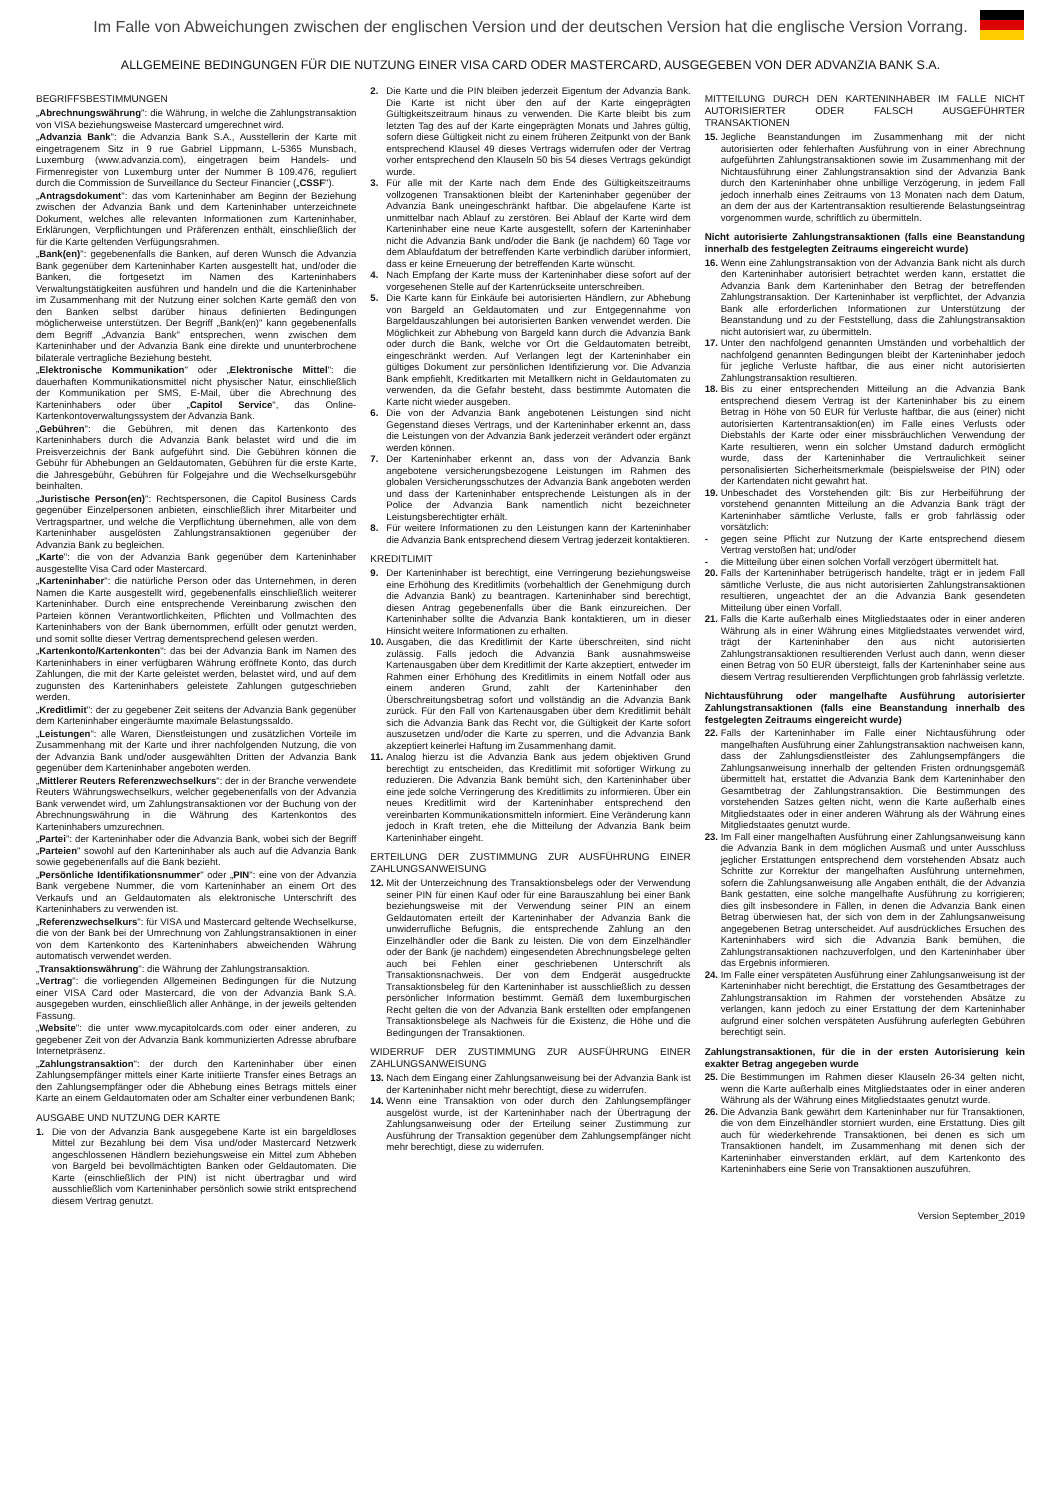Im Falle von Abweichungen zwischen der englischen Version und der deutschen Version hat die englische Version Vorrang.
ALLGEMEINE BEDINGUNGEN FÜR DIE NUTZUNG EINER VISA CARD ODER MASTERCARD, AUSGEGEBEN VON DER ADVANZIA BANK S.A.
BEGRIFFSBESTIMMUNGEN
„Abrechnungswährung": die Währung, in welche die Zahlungstransaktion von VISA beziehungsweise Mastercard umgerechnet wird.
„Advanzia Bank": die Advanzia Bank S.A., Ausstellerin der Karte mit eingetragenem Sitz in 9 rue Gabriel Lippmann, L-5365 Munsbach, Luxemburg (www.advanzia.com), eingetragen beim Handels- und Firmenregister von Luxemburg unter der Nummer B 109.476, reguliert durch die Commission de Surveillance du Secteur Financier („CSSF").
„Antragsdokument": das vom Karteninhaber am Beginn der Beziehung zwischen der Advanzia Bank und dem Karteninhaber unterzeichnete Dokument, welches alle relevanten Informationen zum Karteninhaber, Erklärungen, Verpflichtungen und Präferenzen enthält, einschließlich der für die Karte geltenden Verfügungsrahmen.
„Bank(en)": gegebenenfalls die Banken, auf deren Wunsch die Advanzia Bank gegenüber dem Karteninhaber Karten ausgestellt hat, und/oder die Banken, die fortgesetzt im Namen des Karteninhabers Verwaltungstätigkeiten ausführen und handeln und die die Karteninhaber im Zusammenhang mit der Nutzung einer solchen Karte gemäß den von den Banken selbst darüber hinaus definierten Bedingungen möglicherweise unterstützen. Der Begriff „Bank(en)" kann gegebenenfalls dem Begriff „Advanzia Bank" entsprechen, wenn zwischen dem Karteninhaber und der Advanzia Bank eine direkte und ununterbrochene bilaterale vertragliche Beziehung besteht.
„Elektronische Kommunikation" oder „Elektronische Mittel": die dauerhaften Kommunikationsmittel nicht physischer Natur, einschließlich der Kommunikation per SMS, E-Mail, über die Abrechnung des Karteninhabers oder über „Capitol Service", das Online-Kartenkontoverwaltungssystem der Advanzia Bank.
„Gebühren": die Gebühren, mit denen das Kartenkonto des Karteninhabers durch die Advanzia Bank belastet wird und die im Preisverzeichnis der Bank aufgeführt sind. Die Gebühren können die Gebühr für Abhebungen an Geldautomaten, Gebühren für die erste Karte, die Jahresgebühr, Gebühren für Folgejahre und die Wechselkursgebühr beinhalten.
„Juristische Person(en)": Rechtspersonen, die Capitol Business Cards gegenüber Einzelpersonen anbieten, einschließlich ihrer Mitarbeiter und Vertragspartner, und welche die Verpflichtung übernehmen, alle von dem Karteninhaber ausgelösten Zahlungstransaktionen gegenüber der Advanzia Bank zu begleichen.
„Karte": die von der Advanzia Bank gegenüber dem Karteninhaber ausgestellte Visa Card oder Mastercard.
„Karteninhaber": die natürliche Person oder das Unternehmen, in deren Namen die Karte ausgestellt wird, gegebenenfalls einschließlich weiterer Karteninhaber. Durch eine entsprechende Vereinbarung zwischen den Parteien können Verantwortlichkeiten, Pflichten und Vollmachten des Karteninhabers von der Bank übernommen, erfüllt oder genutzt werden, und somit sollte dieser Vertrag dementsprechend gelesen werden.
„Kartenkonto/Kartenkonten": das bei der Advanzia Bank im Namen des Karteninhabers in einer verfügbaren Währung eröffnete Konto, das durch Zahlungen, die mit der Karte geleistet werden, belastet wird, und auf dem zugunsten des Karteninhabers geleistete Zahlungen gutgeschrieben werden.
„Kreditlimit": der zu gegebener Zeit seitens der Advanzia Bank gegenüber dem Karteninhaber eingeräumte maximale Belastungssaldo.
„Leistungen": alle Waren, Dienstleistungen und zusätzlichen Vorteile im Zusammenhang mit der Karte und ihrer nachfolgenden Nutzung, die von der Advanzia Bank und/oder ausgewählten Dritten der Advanzia Bank gegenüber dem Karteninhaber angeboten werden.
„Mittlerer Reuters Referenzwechselkurs": der in der Branche verwendete Reuters Währungswechselkurs, welcher gegebenenfalls von der Advanzia Bank verwendet wird, um Zahlungstransaktionen vor der Buchung von der Abrechnungswährung in die Währung des Kartenkontos des Karteninhabers umzurechnen.
„Partei": der Karteninhaber oder die Advanzia Bank, wobei sich der Begriff „Parteien" sowohl auf den Karteninhaber als auch auf die Advanzia Bank sowie gegebenenfalls auf die Bank bezieht.
„Persönliche Identifikationsnummer" oder „PIN": eine von der Advanzia Bank vergebene Nummer, die vom Karteninhaber an einem Ort des Verkaufs und an Geldautomaten als elektronische Unterschrift des Karteninhabers zu verwenden ist.
„Referenzwechselkurs": für VISA und Mastercard geltende Wechselkurse, die von der Bank bei der Umrechnung von Zahlungstransaktionen in einer von dem Kartenkonto des Karteninhabers abweichenden Währung automatisch verwendet werden.
„Transaktionswährung": die Währung der Zahlungstransaktion.
„Vertrag": die vorliegenden Allgemeinen Bedingungen für die Nutzung einer VISA Card oder Mastercard, die von der Advanzia Bank S.A. ausgegeben wurden, einschließlich aller Anhänge, in der jeweils geltenden Fassung.
„Website": die unter www.mycapitolcards.com oder einer anderen, zu gegebener Zeit von der Advanzia Bank kommunizierten Adresse abrufbare Internetpräsenz.
„Zahlungstransaktion": der durch den Karteninhaber über einen Zahlungsempfänger mittels einer Karte initiierte Transfer eines Betrags an den Zahlungsempfänger oder die Abhebung eines Betrags mittels einer Karte an einem Geldautomaten oder am Schalter einer verbundenen Bank;
AUSGABE UND NUTZUNG DER KARTE
1. Die von der Advanzia Bank ausgegebene Karte ist ein bargeldloses Mittel zur Bezahlung bei dem Visa und/oder Mastercard Netzwerk angeschlossenen Händlern beziehungsweise ein Mittel zum Abheben von Bargeld bei bevollmächtigten Banken oder Geldautomaten. Die Karte (einschließlich der PIN) ist nicht übertragbar und wird ausschließlich vom Karteninhaber persönlich sowie strikt entsprechend diesem Vertrag genutzt.
2. Die Karte und die PIN bleiben jederzeit Eigentum der Advanzia Bank. Die Karte ist nicht über den auf der Karte eingeprägten Gültigkeitszeitraum hinaus zu verwenden. Die Karte bleibt bis zum letzten Tag des auf der Karte eingeprägten Monats und Jahres gültig, sofern diese Gültigkeit nicht zu einem früheren Zeitpunkt von der Bank entsprechend Klausel 49 dieses Vertrags widerrufen oder der Vertrag vorher entsprechend den Klauseln 50 bis 54 dieses Vertrags gekündigt wurde.
3. Für alle mit der Karte nach dem Ende des Gültigkeitszeitraums vollzogenen Transaktionen bleibt der Karteninhaber gegenüber der Advanzia Bank uneingeschränkt haftbar. Die abgelaufene Karte ist unmittelbar nach Ablauf zu zerstören. Bei Ablauf der Karte wird dem Karteninhaber eine neue Karte ausgestellt, sofern der Karteninhaber nicht die Advanzia Bank und/oder die Bank (je nachdem) 60 Tage vor dem Ablaufdatum der betreffenden Karte verbindlich darüber informiert, dass er keine Erneuerung der betreffenden Karte wünscht.
4. Nach Empfang der Karte muss der Karteninhaber diese sofort auf der vorgesehenen Stelle auf der Kartenrückseite unterschreiben.
5. Die Karte kann für Einkäufe bei autorisierten Händlern, zur Abhebung von Bargeld an Geldautomaten und zur Entgegennahme von Bargeldauszahlungen bei autorisierten Banken verwendet werden. Die Möglichkeit zur Abhebung von Bargeld kann durch die Advanzia Bank oder durch die Bank, welche vor Ort die Geldautomaten betreibt, eingeschränkt werden. Auf Verlangen legt der Karteninhaber ein gültiges Dokument zur persönlichen Identifizierung vor. Die Advanzia Bank empfiehlt, Kreditkarten mit Metallkern nicht in Geldautomaten zu verwenden, da die Gefahr besteht, dass bestimmte Automaten die Karte nicht wieder ausgeben.
6. Die von der Advanzia Bank angebotenen Leistungen sind nicht Gegenstand dieses Vertrags, und der Karteninhaber erkennt an, dass die Leistungen von der Advanzia Bank jederzeit verändert oder ergänzt werden können.
7. Der Karteninhaber erkennt an, dass von der Advanzia Bank angebotene versicherungsbezogene Leistungen im Rahmen des globalen Versicherungsschutzes der Advanzia Bank angeboten werden und dass der Karteninhaber entsprechende Leistungen als in der Police der Advanzia Bank namentlich nicht bezeichneter Leistungsberechtigter erhält.
8. Für weitere Informationen zu den Leistungen kann der Karteninhaber die Advanzia Bank entsprechend diesem Vertrag jederzeit kontaktieren.
KREDITLIMIT
9. Der Karteninhaber ist berechtigt, eine Verringerung beziehungsweise eine Erhöhung des Kreditlimits (vorbehaltlich der Genehmigung durch die Advanzia Bank) zu beantragen. Karteninhaber sind berechtigt, diesen Antrag gegebenenfalls über die Bank einzureichen. Der Karteninhaber sollte die Advanzia Bank kontaktieren, um in dieser Hinsicht weitere Informationen zu erhalten.
10. Ausgaben, die das Kreditlimit der Karte überschreiten, sind nicht zulässig. Falls jedoch die Advanzia Bank ausnahmsweise Kartenausgaben über dem Kreditlimit der Karte akzeptiert, entweder im Rahmen einer Erhöhung des Kreditlimits in einem Notfall oder aus einem anderen Grund, zahlt der Karteninhaber den Überschreitungsbetrag sofort und vollständig an die Advanzia Bank zurück. Für den Fall von Kartenausgaben über dem Kreditlimit behält sich die Advanzia Bank das Recht vor, die Gültigkeit der Karte sofort auszusetzen und/oder die Karte zu sperren, und die Advanzia Bank akzeptiert keinerlei Haftung im Zusammenhang damit.
11. Analog hierzu ist die Advanzia Bank aus jedem objektiven Grund berechtigt zu entscheiden, das Kreditlimit mit sofortiger Wirkung zu reduzieren. Die Advanzia Bank bemüht sich, den Karteninhaber über eine jede solche Verringerung des Kreditlimits zu informieren. Über ein neues Kreditlimit wird der Karteninhaber entsprechend den vereinbarten Kommunikationsmitteln informiert. Eine Veränderung kann jedoch in Kraft treten, ehe die Mitteilung der Advanzia Bank beim Karteninhaber eingeht.
ERTEILUNG DER ZUSTIMMUNG ZUR AUSFÜHRUNG EINER ZAHLUNGSANWEISUNG
12. Mit der Unterzeichnung des Transaktionsbelegs oder der Verwendung seiner PIN für einen Kauf oder für eine Barauszahlung bei einer Bank beziehungsweise mit der Verwendung seiner PIN an einem Geldautomaten erteilt der Karteninhaber der Advanzia Bank die unwiderrufliche Befugnis, die entsprechende Zahlung an den Einzelhändler oder die Bank zu leisten. Die von dem Einzelhändler oder der Bank (je nachdem) eingesendeten Abrechnungsbelege gelten auch bei Fehlen einer geschriebenen Unterschrift als Transaktionsnachweis. Der von dem Endgerät ausgedruckte Transaktionsbeleg für den Karteninhaber ist ausschließlich zu dessen persönlicher Information bestimmt. Gemäß dem luxemburgischen Recht gelten die von der Advanzia Bank erstellten oder empfangenen Transaktionsbelege als Nachweis für die Existenz, die Höhe und die Bedingungen der Transaktionen.
WIDERRUF DER ZUSTIMMUNG ZUR AUSFÜHRUNG EINER ZAHLUNGSANWEISUNG
13. Nach dem Eingang einer Zahlungsanweisung bei der Advanzia Bank ist der Karteninhaber nicht mehr berechtigt, diese zu widerrufen.
14. Wenn eine Transaktion von oder durch den Zahlungsempfänger ausgelöst wurde, ist der Karteninhaber nach der Übertragung der Zahlungsanweisung oder der Erteilung seiner Zustimmung zur Ausführung der Transaktion gegenüber dem Zahlungsempfänger nicht mehr berechtigt, diese zu widerrufen.
MITTEILUNG DURCH DEN KARTENINHABER IM FALLE NICHT AUTORISIERTER ODER FALSCH AUSGEFÜHRTER TRANSAKTIONEN
15. Jegliche Beanstandungen im Zusammenhang mit der nicht autorisierten oder fehlerhaften Ausführung von in einer Abrechnung aufgeführten Zahlungstransaktionen sowie im Zusammenhang mit der Nichtausführung einer Zahlungstransaktion sind der Advanzia Bank durch den Karteninhaber ohne unbillige Verzögerung, in jedem Fall jedoch innerhalb eines Zeitraums von 13 Monaten nach dem Datum, an dem der aus der Kartentransaktion resultierende Belastungseintrag vorgenommen wurde, schriftlich zu übermitteln.
Nicht autorisierte Zahlungstransaktionen (falls eine Beanstandung innerhalb des festgelegten Zeitraums eingereicht wurde)
16. Wenn eine Zahlungstransaktion von der Advanzia Bank nicht als durch den Karteninhaber autorisiert betrachtet werden kann, erstattet die Advanzia Bank dem Karteninhaber den Betrag der betreffenden Zahlungstransaktion. Der Karteninhaber ist verpflichtet, der Advanzia Bank alle erforderlichen Informationen zur Unterstützung der Beanstandung und zu der Feststellung, dass die Zahlungstransaktion nicht autorisiert war, zu übermitteln.
17. Unter den nachfolgend genannten Umständen und vorbehaltlich der nachfolgend genannten Bedingungen bleibt der Karteninhaber jedoch für jegliche Verluste haftbar, die aus einer nicht autorisierten Zahlungstransaktion resultieren.
18. Bis zu einer entsprechenden Mitteilung an die Advanzia Bank entsprechend diesem Vertrag ist der Karteninhaber bis zu einem Betrag in Höhe von 50 EUR für Verluste haftbar, die aus (einer) nicht autorisierten Kartentransaktion(en) im Falle eines Verlusts oder Diebstahls der Karte oder einer missbräuchlichen Verwendung der Karte resultieren, wenn ein solcher Umstand dadurch ermöglicht wurde, dass der Karteninhaber die Vertraulichkeit seiner personalisierten Sicherheitsmerkmale (beispielsweise der PIN) oder der Kartendaten nicht gewahrt hat.
19. Unbeschadet des Vorstehenden gilt: Bis zur Herbeiführung der vorstehend genannten Mitteilung an die Advanzia Bank trägt der Karteninhaber sämtliche Verluste, falls er grob fahrlässig oder vorsätzlich:
- gegen seine Pflicht zur Nutzung der Karte entsprechend diesem Vertrag verstoßen hat; und/oder
- die Mitteilung über einen solchen Vorfall verzögert übermittelt hat.
20. Falls der Karteninhaber betrügerisch handelte, trägt er in jedem Fall sämtliche Verluste, die aus nicht autorisierten Zahlungstransaktionen resultieren, ungeachtet der an die Advanzia Bank gesendeten Mitteilung über einen Vorfall.
21. Falls die Karte außerhalb eines Mitgliedstaates oder in einer anderen Währung als in einer Währung eines Mitgliedstaates verwendet wird, trägt der Karteninhaber den aus nicht autorisierten Zahlungstransaktionen resultierenden Verlust auch dann, wenn dieser einen Betrag von 50 EUR übersteigt, falls der Karteninhaber seine aus diesem Vertrag resultierenden Verpflichtungen grob fahrlässig verletzte.
Nichtausführung oder mangelhafte Ausführung autorisierter Zahlungstransaktionen (falls eine Beanstandung innerhalb des festgelegten Zeitraums eingereicht wurde)
22. Falls der Karteninhaber im Falle einer Nichtausführung oder mangelhaften Ausführung einer Zahlungstransaktion nachweisen kann, dass der Zahlungsdienstleister des Zahlungsempfängers die Zahlungsanweisung innerhalb der geltenden Fristen ordnungsgemäß übermittelt hat, erstattet die Advanzia Bank dem Karteninhaber den Gesamtbetrag der Zahlungstransaktion. Die Bestimmungen des vorstehenden Satzes gelten nicht, wenn die Karte außerhalb eines Mitgliedstaates oder in einer anderen Währung als der Währung eines Mitgliedstaates genutzt wurde.
23. Im Fall einer mangelhaften Ausführung einer Zahlungsanweisung kann die Advanzia Bank in dem möglichen Ausmaß und unter Ausschluss jeglicher Erstattungen entsprechend dem vorstehenden Absatz auch Schritte zur Korrektur der mangelhaften Ausführung unternehmen, sofern die Zahlungsanweisung alle Angaben enthält, die der Advanzia Bank gestatten, eine solche mangelhafte Ausführung zu korrigieren; dies gilt insbesondere in Fällen, in denen die Advanzia Bank einen Betrag überwiesen hat, der sich von dem in der Zahlungsanweisung angegebenen Betrag unterscheidet. Auf ausdrückliches Ersuchen des Karteninhabers wird sich die Advanzia Bank bemühen, die Zahlungstransaktionen nachzuverfolgen, und den Karteninhaber über das Ergebnis informieren.
24. Im Falle einer verspäteten Ausführung einer Zahlungsanweisung ist der Karteninhaber nicht berechtigt, die Erstattung des Gesamtbetrages der Zahlungstransaktion im Rahmen der vorstehenden Absätze zu verlangen, kann jedoch zu einer Erstattung der dem Karteninhaber aufgrund einer solchen verspäteten Ausführung auferlegten Gebühren berechtigt sein.
Zahlungstransaktionen, für die in der ersten Autorisierung kein exakter Betrag angegeben wurde
25. Die Bestimmungen im Rahmen dieser Klauseln 26-34 gelten nicht, wenn die Karte außerhalb eines Mitgliedstaates oder in einer anderen Währung als der Währung eines Mitgliedstaates genutzt wurde.
26. Die Advanzia Bank gewährt dem Karteninhaber nur für Transaktionen, die von dem Einzelhändler storniert wurden, eine Erstattung. Dies gilt auch für wiederkehrende Transaktionen, bei denen es sich um Transaktionen handelt, im Zusammenhang mit denen sich der Karteninhaber einverstanden erklärt, auf dem Kartenkonto des Karteninhabers eine Serie von Transaktionen auszuführen.
Version September_2019